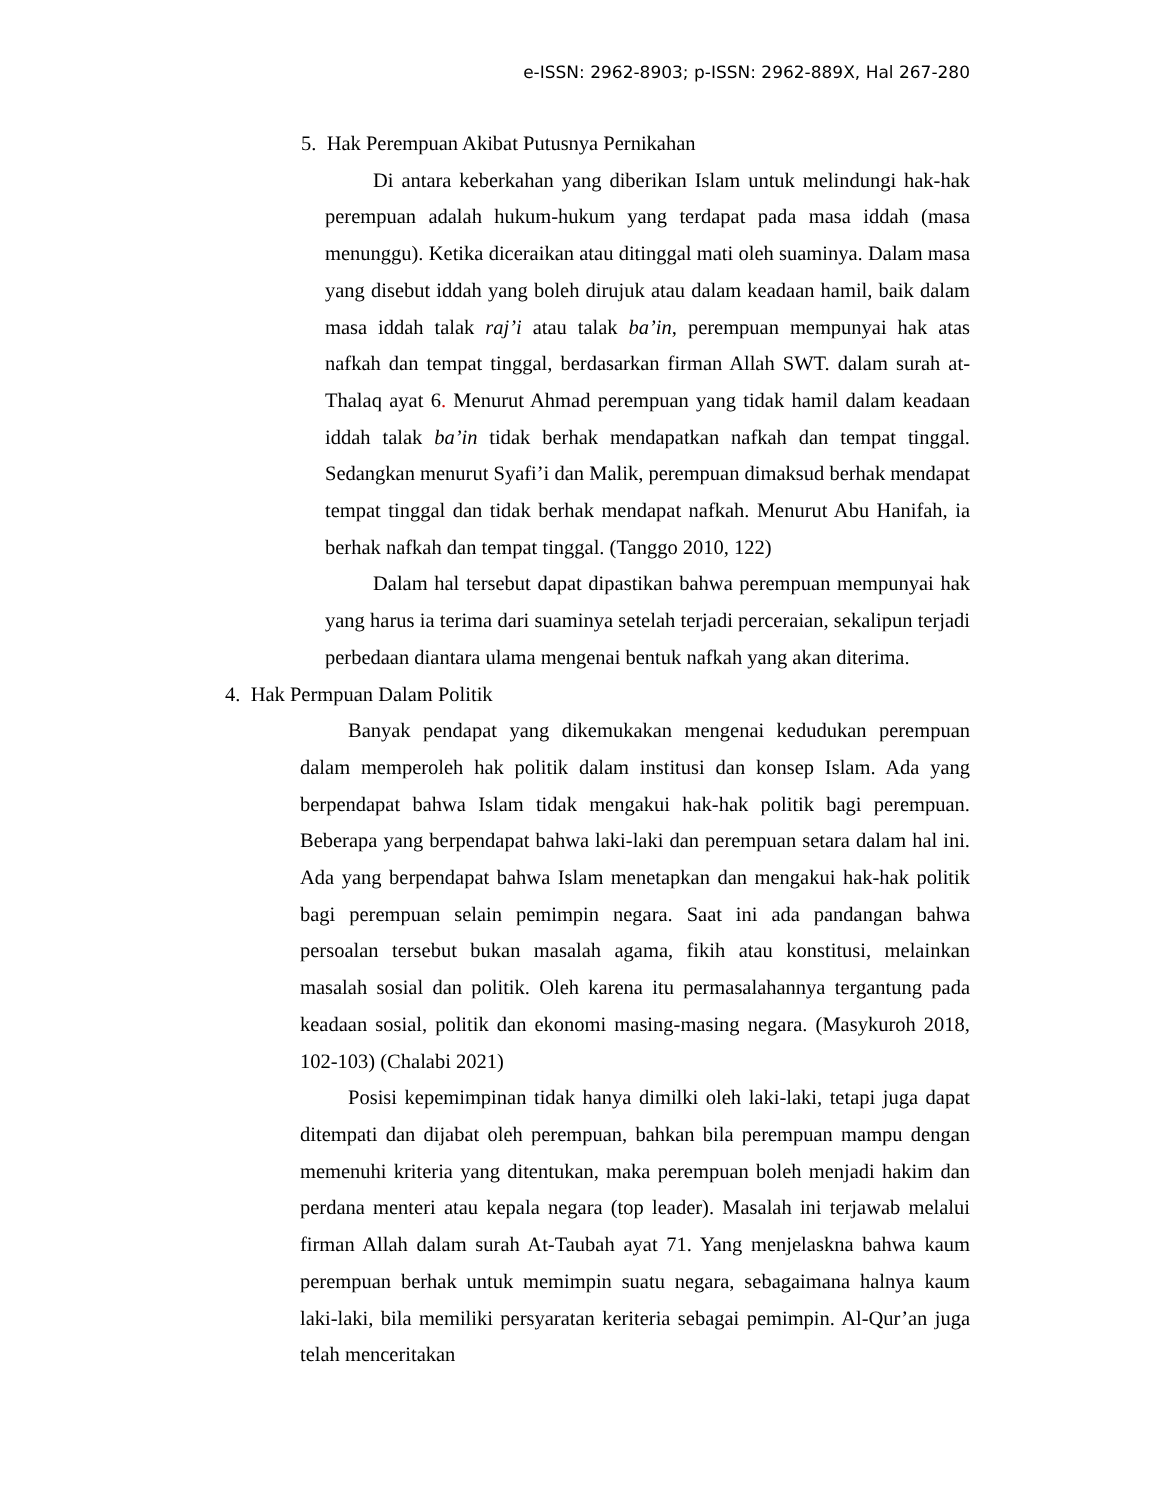e-ISSN: 2962-8903; p-ISSN: 2962-889X, Hal 267-280
5. Hak Perempuan Akibat Putusnya Pernikahan
Di antara keberkahan yang diberikan Islam untuk melindungi hak-hak perempuan adalah hukum-hukum yang terdapat pada masa iddah (masa menunggu). Ketika diceraikan atau ditinggal mati oleh suaminya. Dalam masa yang disebut iddah yang boleh dirujuk atau dalam keadaan hamil, baik dalam masa iddah talak raj’i atau talak ba’in, perempuan mempunyai hak atas nafkah dan tempat tinggal, berdasarkan firman Allah SWT. dalam surah at-Thalaq ayat 6. Menurut Ahmad perempuan yang tidak hamil dalam keadaan iddah talak ba’in tidak berhak mendapatkan nafkah dan tempat tinggal. Sedangkan menurut Syafi’i dan Malik, perempuan dimaksud berhak mendapat tempat tinggal dan tidak berhak mendapat nafkah. Menurut Abu Hanifah, ia berhak nafkah dan tempat tinggal. (Tanggo 2010, 122)
Dalam hal tersebut dapat dipastikan bahwa perempuan mempunyai hak yang harus ia terima dari suaminya setelah terjadi perceraian, sekalipun terjadi perbedaan diantara ulama mengenai bentuk nafkah yang akan diterima.
4. Hak Permpuan Dalam Politik
Banyak pendapat yang dikemukakan mengenai kedudukan perempuan dalam memperoleh hak politik dalam institusi dan konsep Islam. Ada yang berpendapat bahwa Islam tidak mengakui hak-hak politik bagi perempuan. Beberapa yang berpendapat bahwa laki-laki dan perempuan setara dalam hal ini. Ada yang berpendapat bahwa Islam menetapkan dan mengakui hak-hak politik bagi perempuan selain pemimpin negara. Saat ini ada pandangan bahwa persoalan tersebut bukan masalah agama, fikih atau konstitusi, melainkan masalah sosial dan politik. Oleh karena itu permasalahannya tergantung pada keadaan sosial, politik dan ekonomi masing-masing negara. (Masykuroh 2018, 102-103) (Chalabi 2021)
Posisi kepemimpinan tidak hanya dimilki oleh laki-laki, tetapi juga dapat ditempati dan dijabat oleh perempuan, bahkan bila perempuan mampu dengan memenuhi kriteria yang ditentukan, maka perempuan boleh menjadi hakim dan perdana menteri atau kepala negara (top leader). Masalah ini terjawab melalui firman Allah dalam surah At-Taubah ayat 71. Yang menjelaskna bahwa kaum perempuan berhak untuk memimpin suatu negara, sebagaimana halnya kaum laki-laki, bila memiliki persyaratan keriteria sebagai pemimpin. Al-Qur’an juga telah menceritakan